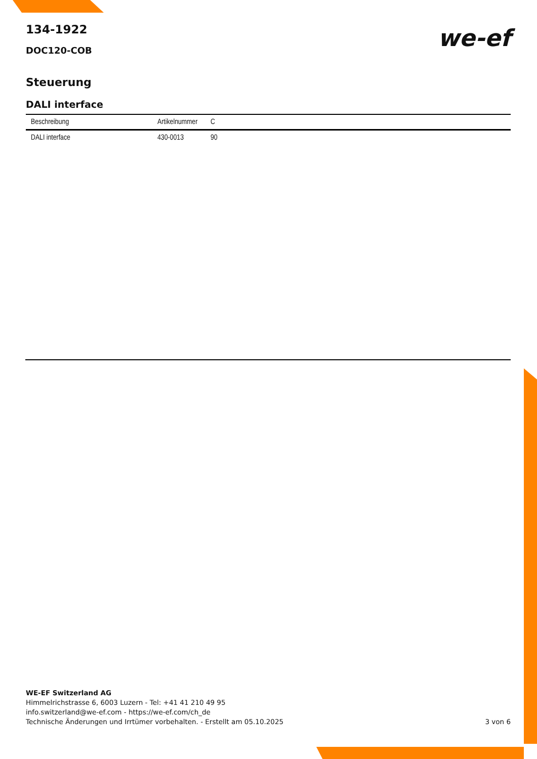we-ef
134-1922
DOC120-COB
Steuerung
DALI interface
| Beschreibung | Artikelnummer | C |
| --- | --- | --- |
| DALI interface | 430-0013 | 90 |
WE-EF Switzerland AG
Himmelrichstrasse 6, 6003 Luzern - Tel: +41 41 210 49 95
info.switzerland@we-ef.com - https://we-ef.com/ch_de
3 von 6 Technische Änderungen und Irrtümer vorbehalten. - Erstellt am 05.10.2025